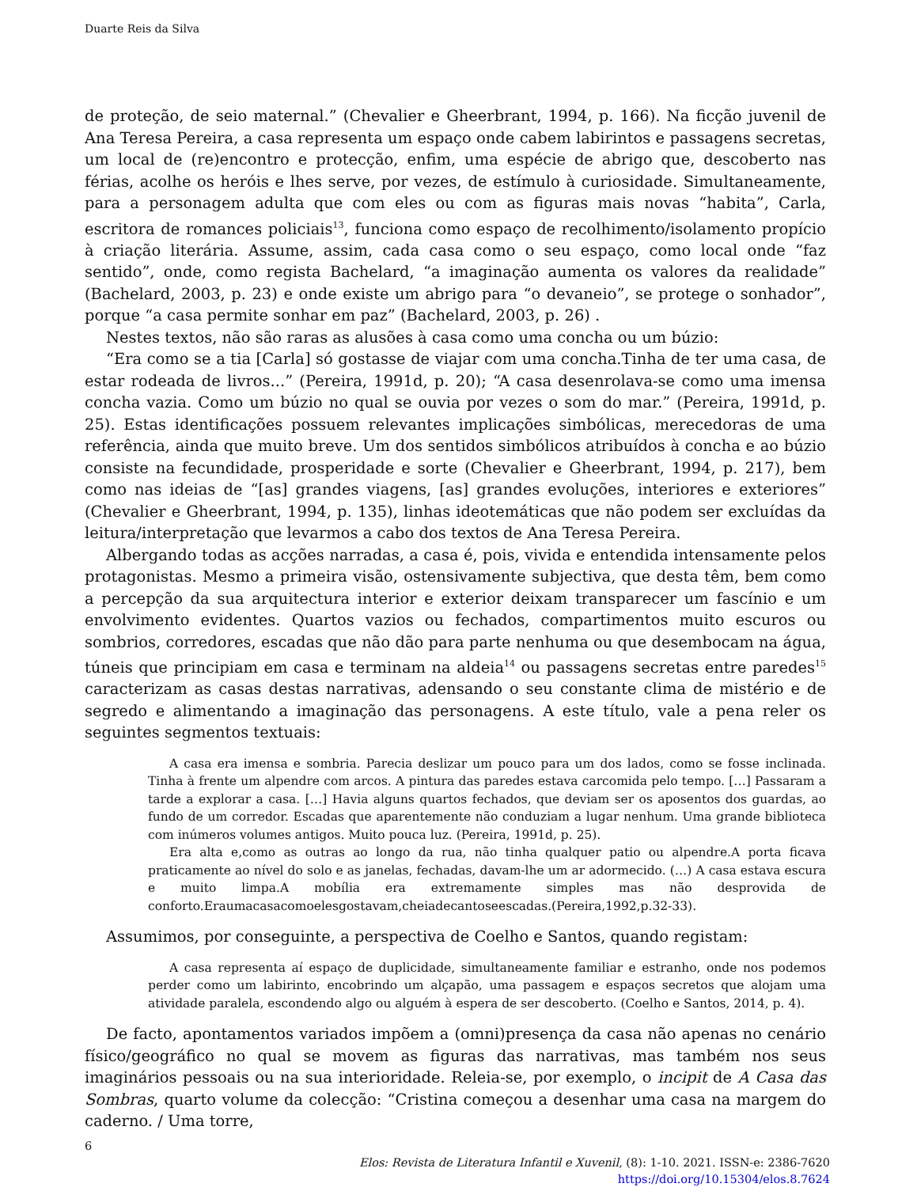Duarte Reis da Silva
de proteção, de seio maternal.” (Chevalier e Gheerbrant, 1994, p. 166). Na ficção juvenil de Ana Teresa Pereira, a casa representa um espaço onde cabem labirintos e passagens secretas, um local de (re)encontro e protecção, enfim, uma espécie de abrigo que, descoberto nas férias, acolhe os heróis e lhes serve, por vezes, de estímulo à curiosidade. Simultaneamente, para a personagem adulta que com eles ou com as figuras mais novas “habita”, Carla, escritora de romances policiais<sup>13</sup>, funciona como espaço de recolhimento/isolamento propício à criação literária. Assume, assim, cada casa como o seu espaço, como local onde “faz sentido”, onde, como regista Bachelard, “a imaginação aumenta os valores da realidade” (Bachelard, 2003, p. 23) e onde existe um abrigo para “o devaneio”, se protege o sonhador”, porque “a casa permite sonhar em paz” (Bachelard, 2003, p. 26) .
Nestes textos, não são raras as alusões à casa como uma concha ou um búzio:
“Era como se a tia [Carla] só gostasse de viajar com uma concha.Tinha de ter uma casa, de estar rodeada de livros...” (Pereira, 1991d, p. 20); “A casa desenrolava-se como uma imensa concha vazia. Como um búzio no qual se ouvia por vezes o som do mar.” (Pereira, 1991d, p. 25). Estas identificações possuem relevantes implicações simbólicas, merecedoras de uma referência, ainda que muito breve. Um dos sentidos simbólicos atribuídos à concha e ao búzio consiste na fecundidade, prosperidade e sorte (Chevalier e Gheerbrant, 1994, p. 217), bem como nas ideias de “[as] grandes viagens, [as] grandes evoluções, interiores e exteriores” (Chevalier e Gheerbrant, 1994, p. 135), linhas ideotemáticas que não podem ser excluídas da leitura/interpretação que levarmos a cabo dos textos de Ana Teresa Pereira.
Albergando todas as acções narradas, a casa é, pois, vivida e entendida intensamente pelos protagonistas. Mesmo a primeira visão, ostensivamente subjectiva, que desta têm, bem como a percepção da sua arquitectura interior e exterior deixam transparecer um fascínio e um envolvimento evidentes. Quartos vazios ou fechados, compartimentos muito escuros ou sombrios, corredores, escadas que não dão para parte nenhuma ou que desembocam na água, túneis que principiam em casa e terminam na aldeia<sup>14</sup> ou passagens secretas entre paredes<sup>15</sup> caracterizam as casas destas narrativas, adensando o seu constante clima de mistério e de segredo e alimentando a imaginação das personagens. A este título, vale a pena reler os seguintes segmentos textuais:
A casa era imensa e sombria. Parecia deslizar um pouco para um dos lados, como se fosse inclinada. Tinha à frente um alpendre com arcos. A pintura das paredes estava carcomida pelo tempo. […] Passaram a tarde a explorar a casa. […] Havia alguns quartos fechados, que deviam ser os aposentos dos guardas, ao fundo de um corredor. Escadas que aparentemente não conduziam a lugar nenhum. Uma grande biblioteca com inúmeros volumes antigos. Muito pouca luz. (Pereira, 1991d, p. 25).
Era alta e,como as outras ao longo da rua, não tinha qualquer patio ou alpendre.A porta ficava praticamente ao nível do solo e as janelas, fechadas, davam-lhe um ar adormecido. (…) A casa estava escura e muito limpa.A mobília era extremamente simples mas não desprovida de conforto.Eraumacasacomoelesgostavam,cheiadecantoseescadas.(Pereira,1992,p.32-33).
Assumimos, por conseguinte, a perspectiva de Coelho e Santos, quando registam:
A casa representa aí espaço de duplicidade, simultaneamente familiar e estranho, onde nos podemos perder como um labirinto, encobrindo um alçapão, uma passagem e espaços secretos que alojam uma atividade paralela, escondendo algo ou alguém à espera de ser descoberto. (Coelho e Santos, 2014, p. 4).
De facto, apontamentos variados impõem a (omni)presença da casa não apenas no cenário físico/geográfico no qual se movem as figuras das narrativas, mas também nos seus imaginários pessoais ou na sua interioridade. Releia-se, por exemplo, o incipit de A Casa das Sombras, quarto volume da colecção: “Cristina começou a desenhar uma casa na margem do caderno. / Uma torre,
6
Elos: Revista de Literatura Infantil e Xuvenil, (8): 1-10. 2021. ISSN-e: 2386-7620
https://doi.org/10.15304/elos.8.7624